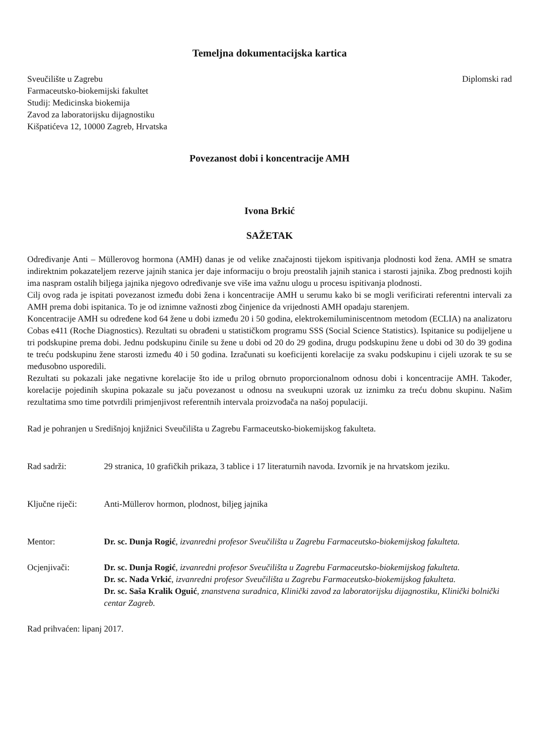Temeljna dokumentacijska kartica
Sveučilište u Zagrebu
Farmaceutsko-biokemijski fakultet
Studij: Medicinska biokemija
Zavod za laboratorijsku dijagnostiku
Kišpatićeva 12, 10000 Zagreb, Hrvatska
Diplomski rad
Povezanost dobi i koncentracije AMH
Ivona Brkić
SAŽETAK
Određivanje Anti – Müllerovog hormona (AMH) danas je od velike značajnosti tijekom ispitivanja plodnosti kod žena. AMH se smatra indirektnim pokazateljem rezerve jajnih stanica jer daje informaciju o broju preostalih jajnih stanica i starosti jajnika. Zbog prednosti kojih ima naspram ostalih biljega jajnika njegovo određivanje sve više ima važnu ulogu u procesu ispitivanja plodnosti.
Cilj ovog rada je ispitati povezanost između dobi žena i koncentracije AMH u serumu kako bi se mogli verificirati referentni intervali za AMH prema dobi ispitanica. To je od iznimne važnosti zbog činjenice da vrijednosti AMH opadaju starenjem.
Koncentracije AMH su određene kod 64 žene u dobi između 20 i 50 godina, elektrokemiluminiscentnom metodom (ECLIA) na analizatoru Cobas e411 (Roche Diagnostics). Rezultati su obrađeni u statističkom programu SSS (Social Science Statistics). Ispitanice su podijeljene u tri podskupine prema dobi. Jednu podskupinu činile su žene u dobi od 20 do 29 godina, drugu podskupinu žene u dobi od 30 do 39 godina te treću podskupinu žene starosti između 40 i 50 godina. Izračunati su koeficijenti korelacije za svaku podskupinu i cijeli uzorak te su se međusobno usporedili.
Rezultati su pokazali jake negativne korelacije što ide u prilog obrnuto proporcionalnom odnosu dobi i koncentracije AMH. Također, korelacije pojedinih skupina pokazale su jaču povezanost u odnosu na sveukupni uzorak uz iznimku za treću dobnu skupinu. Našim rezultatima smo time potvrdili primjenjivost referentnih intervala proizvođača na našoj populaciji.
Rad je pohranjen u Središnjoj knjižnici Sveučilišta u Zagrebu Farmaceutsko-biokemijskog fakulteta.
Rad sadrži: 29 stranica, 10 grafičkih prikaza, 3 tablice i 17 literaturnih navoda. Izvornik je na hrvatskom jeziku.
Ključne riječi:
Anti-Müllerov hormon, plodnost, biljeg jajnika
Mentor: Dr. sc. Dunja Rogić, izvanredni profesor Sveučilišta u Zagrebu Farmaceutsko-biokemijskog fakulteta.
Ocjenjivači: Dr. sc. Dunja Rogić, izvanredni profesor Sveučilišta u Zagrebu Farmaceutsko-biokemijskog fakulteta.
Dr. sc. Nada Vrkić, izvanredni profesor Sveučilišta u Zagrebu Farmaceutsko-biokemijskog fakulteta.
Dr. sc. Saša Kralik Oguić, znanstvena suradnica, Klinički zavod za laboratorijsku dijagnostiku, Klinički bolnički centar Zagreb.
Rad prihvaćen: lipanj 2017.